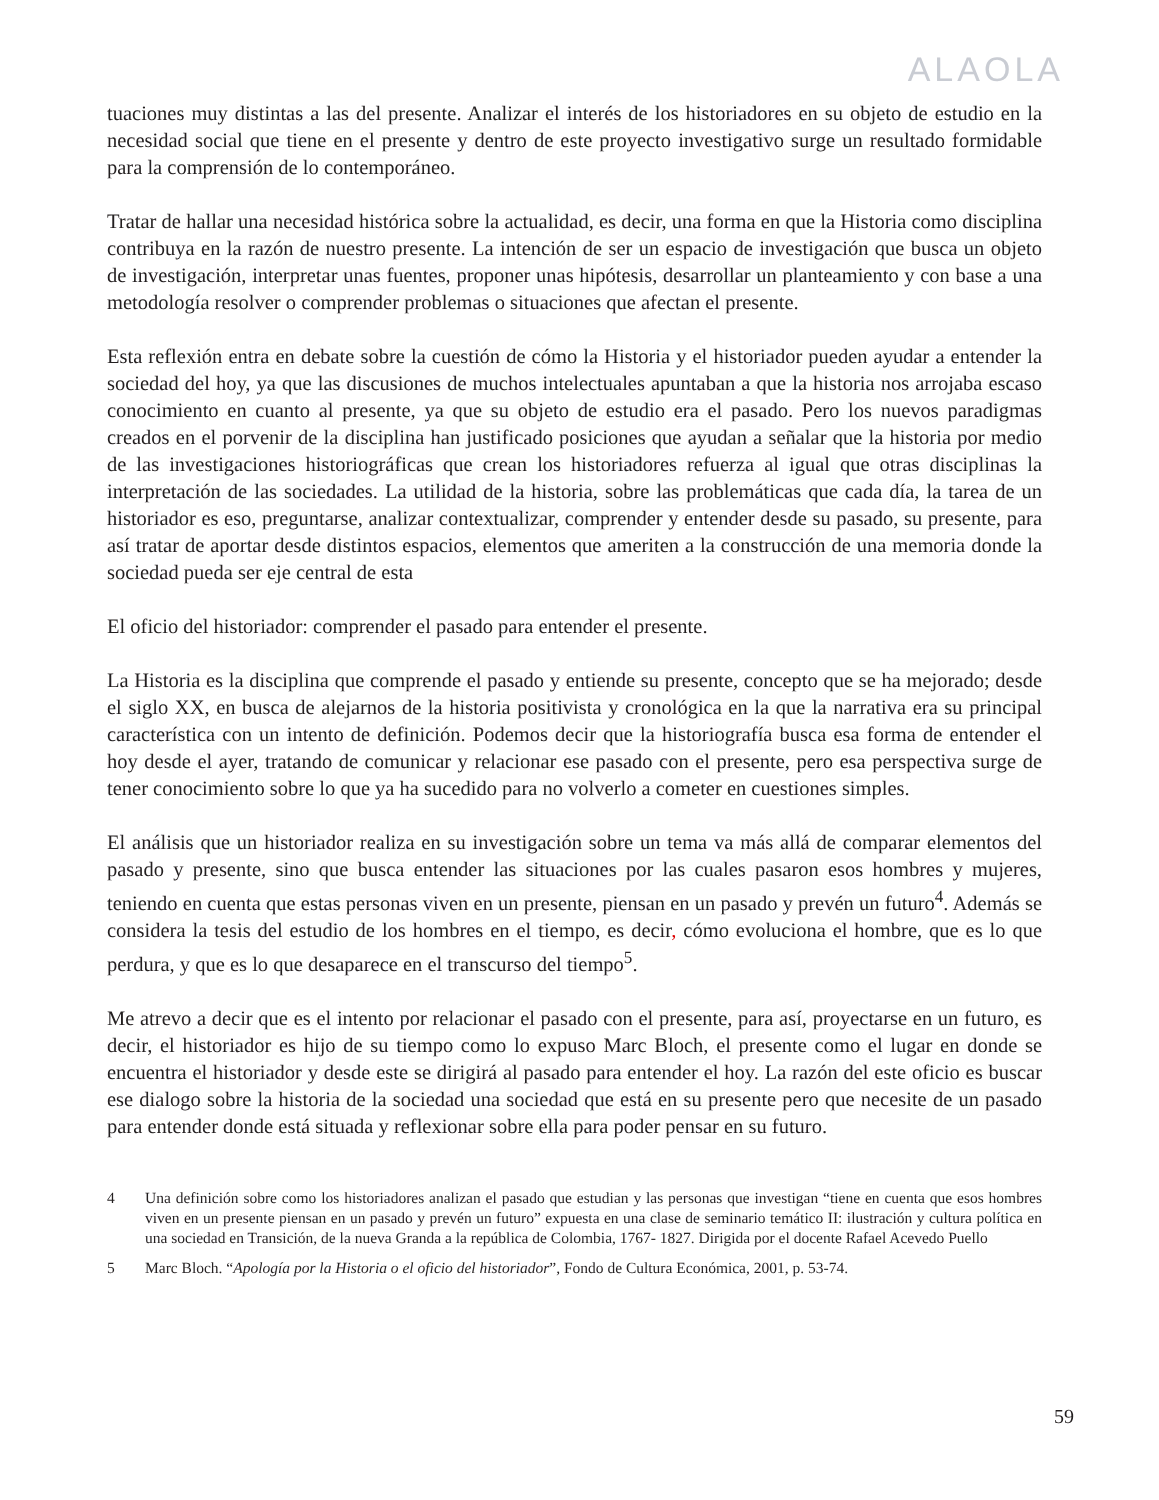ALAOLA
tuaciones muy distintas a las del presente. Analizar el interés de los historiadores en su objeto de estudio en la necesidad social que tiene en el presente y dentro de este proyecto investigativo surge un resultado formidable para la comprensión de lo contemporáneo.
Tratar de hallar una necesidad histórica sobre la actualidad, es decir, una forma en que la Historia como disciplina contribuya en la razón de nuestro presente. La intención de ser un espacio de investigación que busca un objeto de investigación, interpretar unas fuentes, proponer unas hipótesis, desarrollar un planteamiento y con base a una metodología resolver o comprender problemas o situaciones que afectan el presente.
Esta reflexión entra en debate sobre la cuestión de cómo la Historia y el historiador pueden ayudar a entender la sociedad del hoy, ya que las discusiones de muchos intelectuales apuntaban a que la historia nos arrojaba escaso conocimiento en cuanto al presente, ya que su objeto de estudio era el pasado. Pero los nuevos paradigmas creados en el porvenir de la disciplina han justificado posiciones que ayudan a señalar que la historia por medio de las investigaciones historiográficas que crean los historiadores refuerza al igual que otras disciplinas la interpretación de las sociedades. La utilidad de la historia, sobre las problemáticas que cada día, la tarea de un historiador es eso, preguntarse, analizar contextualizar, comprender y entender desde su pasado, su presente, para así tratar de aportar desde distintos espacios, elementos que ameriten a la construcción de una memoria donde la sociedad pueda ser eje central de esta
El oficio del historiador: comprender el pasado para entender el presente.
La Historia es la disciplina que comprende el pasado y entiende su presente, concepto que se ha mejorado; desde el siglo XX, en busca de alejarnos de la historia positivista y cronológica en la que la narrativa era su principal característica con un intento de definición. Podemos decir que la historiografía busca esa forma de entender el hoy desde el ayer, tratando de comunicar y relacionar ese pasado con el presente, pero esa perspectiva surge de tener conocimiento sobre lo que ya ha sucedido para no volverlo a cometer en cuestiones simples.
El análisis que un historiador realiza en su investigación sobre un tema va más allá de comparar elementos del pasado y presente, sino que busca entender las situaciones por las cuales pasaron esos hombres y mujeres, teniendo en cuenta que estas personas viven en un presente, piensan en un pasado y prevén un futuro<sup>4</sup>. Además se considera la tesis del estudio de los hombres en el tiempo, es decir, cómo evoluciona el hombre, que es lo que perdura, y que es lo que desaparece en el transcurso del tiempo<sup>5</sup>.
Me atrevo a decir que es el intento por relacionar el pasado con el presente, para así, proyectarse en un futuro, es decir, el historiador es hijo de su tiempo como lo expuso Marc Bloch, el presente como el lugar en donde se encuentra el historiador y desde este se dirigirá al pasado para entender el hoy. La razón del este oficio es buscar ese dialogo sobre la historia de la sociedad una sociedad que está en su presente pero que necesite de un pasado para entender donde está situada y reflexionar sobre ella para poder pensar en su futuro.
4 Una definición sobre como los historiadores analizan el pasado que estudian y las personas que investigan “tiene en cuenta que esos hombres viven en un presente piensan en un pasado y prevén un futuro” expuesta en una clase de seminario temático II: ilustración y cultura política en una sociedad en Transición, de la nueva Granda a la república de Colombia, 1767- 1827. Dirigida por el docente Rafael Acevedo Puello
5 Marc Bloch. “Apología por la Historia o el oficio del historiador”, Fondo de Cultura Económica, 2001, p. 53-74.
59